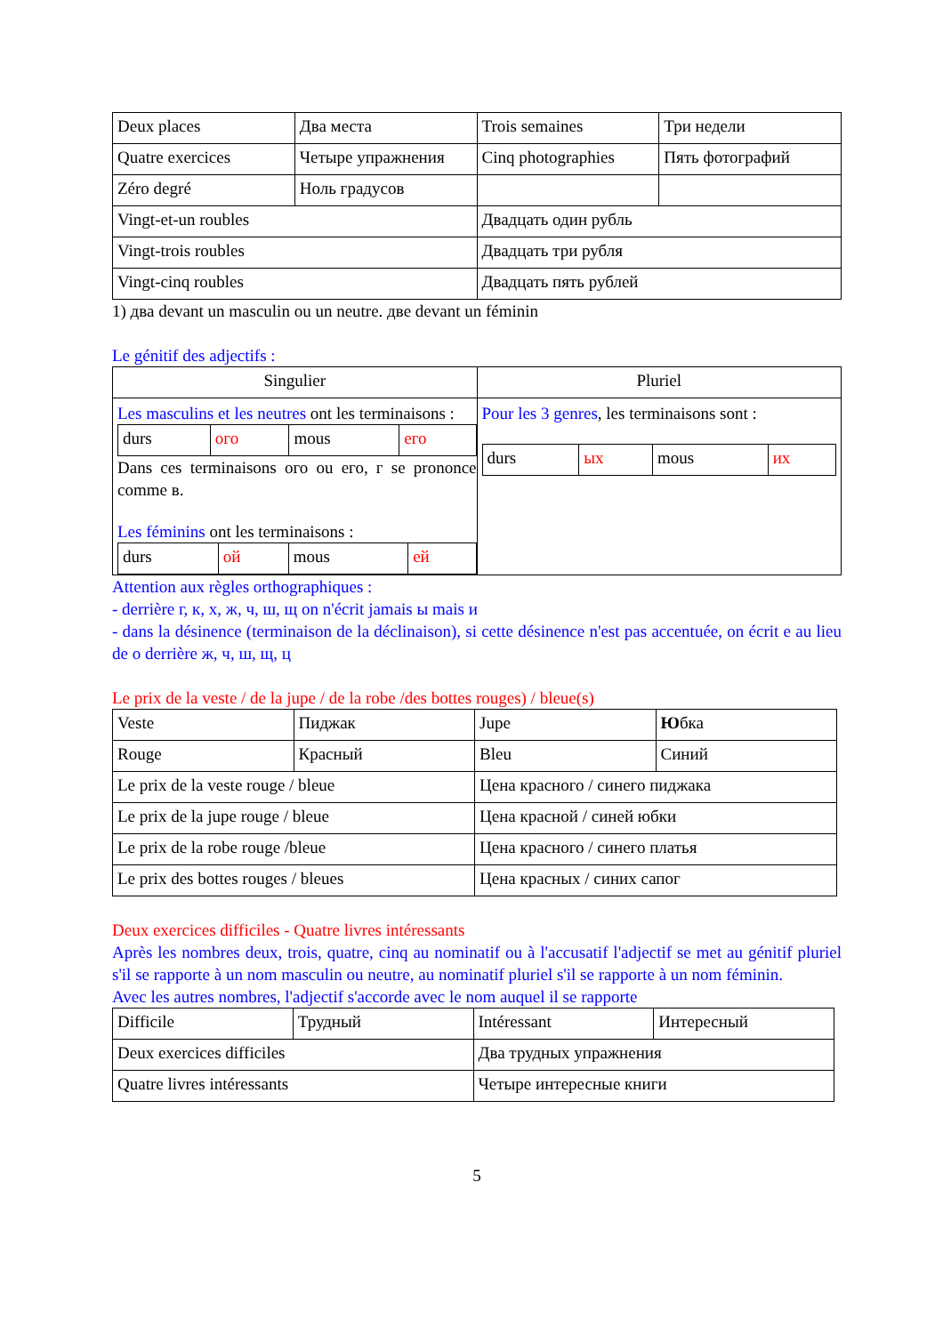| Deux places | Два места | Trois semaines | Три недели |
| Quatre exercices | Четыре упражнения | Cinq photographies | Пять фотографий |
| Zéro degré | Ноль градусов | | |
| Vingt-et-un roubles | | Двадцать один рубль | |
| Vingt-trois roubles | | Двадцать три рубля | |
| Vingt-cinq roubles | | Двадцать пять рублей | |
1) два devant un masculin ou un neutre. две devant un féminin
Le génitif des adjectifs :
| Singulier | Pluriel |
| Les masculins et les neutres ont les terminaisons : / durs / ого / mous / его / Dans ces terminaisons ого ou его, г se prononce comme в. Les féminins ont les terminaisons : / durs / ой / mous / ей / | Pour les 3 genres , les terminaisons sont : / durs / ых / mous / их / |
Attention aux règles orthographiques :
- derrière г, к, х, ж, ч, ш, щ on n'écrit jamais ы mais и
- dans la désinence (terminaison de la déclinaison), si cette désinence n'est pas accentuée, on écrit е au lieu de о derrière ж, ч, ш, щ, ц
Le prix de la veste / de la jupe / de la robe /des bottes rouges) / bleue(s)
| Veste | Пиджак | Jupe | Ю бка |
| Rouge | Красный | Bleu | Синий |
| Le prix de la veste rouge / bleue | | Цена красного / синего пиджака | |
| Le prix de la jupe rouge / bleue | | Цена красной / синей юбки | |
| Le prix de la robe rouge /bleue | | Цена красного / синего платья | |
| Le prix des bottes rouges / bleues | | Цена красных / синих сапог | |
Deux exercices difficiles - Quatre livres intéressants
Après les nombres deux, trois, quatre, cinq au nominatif ou à l'accusatif l'adjectif se met au génitif pluriel s'il se rapporte à un nom masculin ou neutre, au nominatif pluriel s'il se rapporte à un nom féminin.
Avec les autres nombres, l'adjectif s'accorde avec le nom auquel il se rapporte
| Difficile | Трудный | Intéressant | Интересный |
| Deux exercices difficiles | | Два трудных упражнения | |
| Quatre livres intéressants | | Четыре интересные книги | |
5